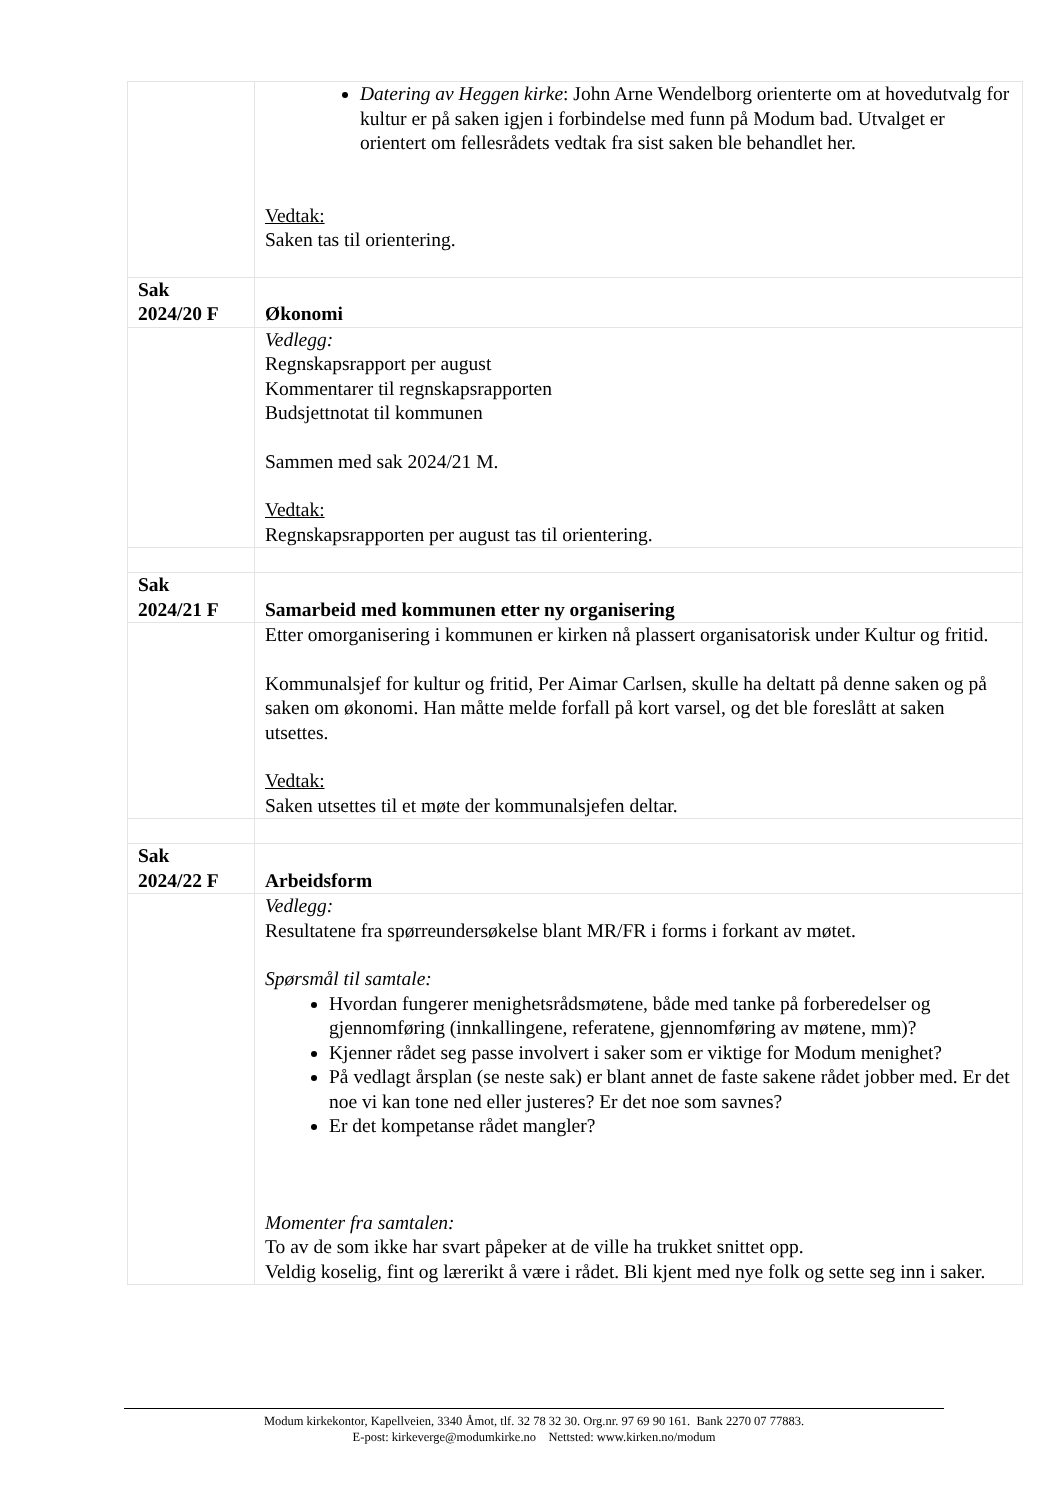| | Datering av Heggen kirke : John Arne Wendelborg orienterte om at hovedutvalg for kultur er på saken igjen i forbindelse med funn på Modum bad. Utvalget er orientert om fellesrådets vedtak fra sist saken ble behandlet her. Vedtak: Saken tas til orientering. |
| Sak 2024/20 F | Økonomi |
| | Vedlegg: Regnskapsrapport per august Kommentarer til regnskapsrapporten Budsjettnotat til kommunen Sammen med sak 2024/21 M. Vedtak: Regnskapsrapporten per august tas til orientering. |
| Sak 2024/21 F | Samarbeid med kommunen etter ny organisering |
| | Etter omorganisering i kommunen er kirken nå plassert organisatorisk under Kultur og fritid. Kommunalsjef for kultur og fritid, Per Aimar Carlsen, skulle ha deltatt på denne saken og på saken om økonomi. Han måtte melde forfall på kort varsel, og det ble foreslått at saken utsettes. Vedtak: Saken utsettes til et møte der kommunalsjefen deltar. |
| Sak 2024/22 F | Arbeidsform |
| | Vedlegg: Resultatene fra spørreundersøkelse blant MR/FR i forms i forkant av møtet. Spørsmål til samtale: Hvordan fungerer menighetsrådsmøtene, både med tanke på forberedelser og gjennomføring (innkallingene, referatene, gjennomføring av møtene, mm)? Kjenner rådet seg passe involvert i saker som er viktige for Modum menighet? På vedlagt årsplan (se neste sak) er blant annet de faste sakene rådet jobber med. Er det noe vi kan tone ned eller justeres? Er det noe som savnes? Er det kompetanse rådet mangler? Momenter fra samtalen: To av de som ikke har svart påpeker at de ville ha trukket snittet opp. Veldig koselig, fint og lærerikt å være i rådet. Bli kjent med nye folk og sette seg inn i saker. |
Modum kirkekontor, Kapellveien, 3340 Åmot, tlf. 32 78 32 30. Org.nr. 97 69 90 161. Bank 2270 07 77883.
E-post: kirkeverge@modumkirke.no Nettsted: www.kirken.no/modum